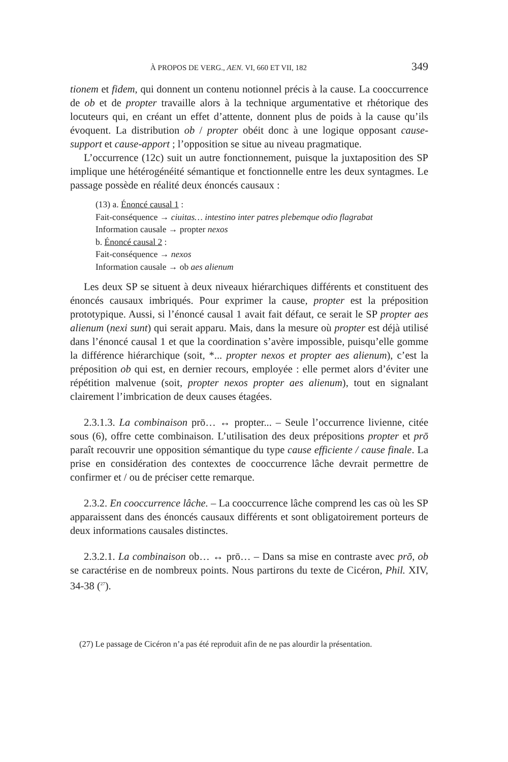À PROPOS DE VERG., AEN. VI, 660 ET VII, 182 349
tionem et fidem, qui donnent un contenu notionnel précis à la cause. La cooccurrence de ob et de propter travaille alors à la technique argumentative et rhétorique des locuteurs qui, en créant un effet d’attente, donnent plus de poids à la cause qu’ils évoquent. La distribution ob / propter obéit donc à une logique opposant cause-support et cause-apport ; l’opposition se situe au niveau pragmatique.
L’occurrence (12c) suit un autre fonctionnement, puisque la juxtaposition des SP implique une hétérogénéité sémantique et fonctionnelle entre les deux syntagmes. Le passage possède en réalité deux énoncés causaux :
(13) a. Énoncé causal 1 :
Fait-conséquence → ciuitas… intestino inter patres plebemque odio flagrabat
Information causale → propter nexos
b. Énoncé causal 2 :
Fait-conséquence → nexos
Information causale → ob aes alienum
Les deux SP se situent à deux niveaux hiérarchiques différents et constituent des énoncés causaux imbriqués. Pour exprimer la cause, propter est la préposition prototypique. Aussi, si l’énoncé causal 1 avait fait défaut, ce serait le SP propter aes alienum (nexi sunt) qui serait apparu. Mais, dans la mesure où propter est déjà utilisé dans l’énoncé causal 1 et que la coordination s’avère impossible, puisqu’elle gomme la différence hiérarchique (soit, *... propter nexos et propter aes alienum), c’est la préposition ob qui est, en dernier recours, employée : elle permet alors d’éviter une répétition malvenue (soit, propter nexos propter aes alienum), tout en signalant clairement l’imbrication de deux causes étagées.
2.3.1.3. La combinaison prō… ↔ propter... – Seule l’occurrence livienne, citée sous (6), offre cette combinaison. L’utilisation des deux prépositions propter et prō paraît recouvrir une opposition sémantique du type cause efficiente / cause finale. La prise en considération des contextes de cooccurrence lâche devrait permettre de confirmer et / ou de préciser cette remarque.
2.3.2. En cooccurrence lâche. – La cooccurrence lâche comprend les cas où les SP apparaissent dans des énoncés causaux différents et sont obligatoirement porteurs de deux informations causales distinctes.
2.3.2.1. La combinaison ob… ↔ prō… – Dans sa mise en contraste avec prō, ob se caractérise en de nombreux points. Nous partirons du texte de Cicéron, Phil. XIV, 34-38 (<sup>27</sup>).
(27) Le passage de Cicéron n’a pas été reproduit afin de ne pas alourdir la présentation.